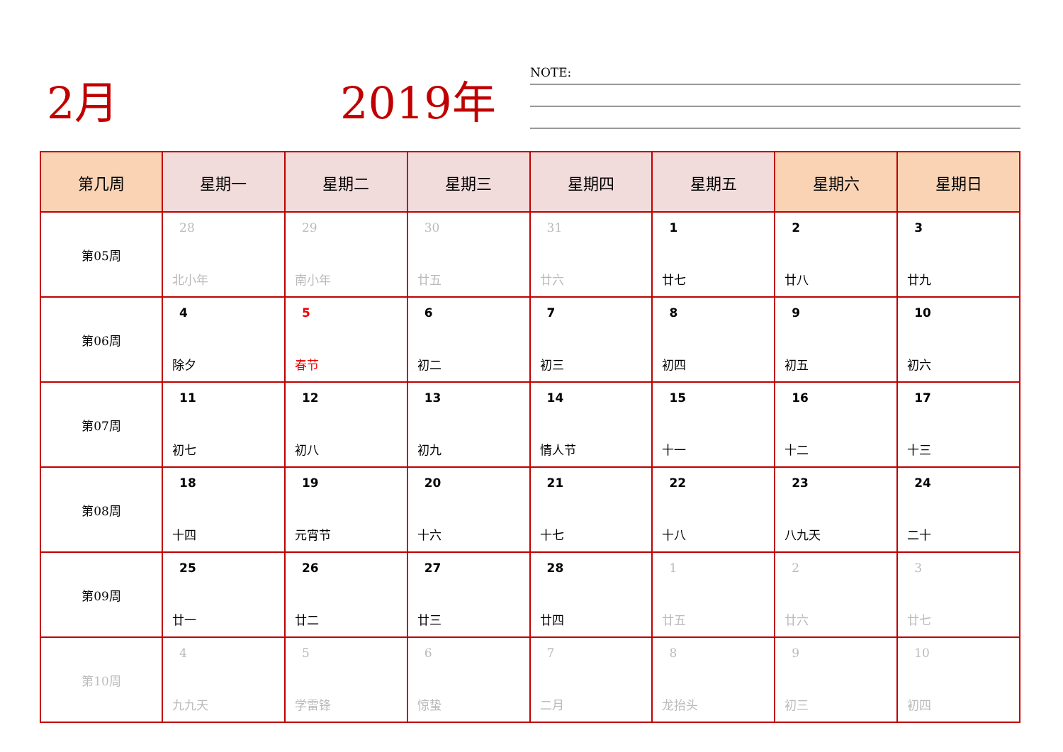2月 2019年 NOTE:
| 第几周 | 星期一 | 星期二 | 星期三 | 星期四 | 星期五 | 星期六 | 星期日 |
| --- | --- | --- | --- | --- | --- | --- | --- |
| 第05周 | 28 北小年 | 29 南小年 | 30 廿五 | 31 廿六 | 1 廿七 | 2 廿八 | 3 廿九 |
| 第06周 | 4 除夕 | 5 春节 | 6 初二 | 7 初三 | 8 初四 | 9 初五 | 10 初六 |
| 第07周 | 11 初七 | 12 初八 | 13 初九 | 14 情人节 | 15 十一 | 16 十二 | 17 十三 |
| 第08周 | 18 十四 | 19 元宵节 | 20 十六 | 21 十七 | 22 十八 | 23 八九天 | 24 二十 |
| 第09周 | 25 廿一 | 26 廿二 | 27 廿三 | 28 廿四 | 1 廿五 | 2 廿六 | 3 廿七 |
| 第10周 | 4 九九天 | 5 学雷锋 | 6 惊蛰 | 7 二月 | 8 龙抬头 | 9 初三 | 10 初四 |